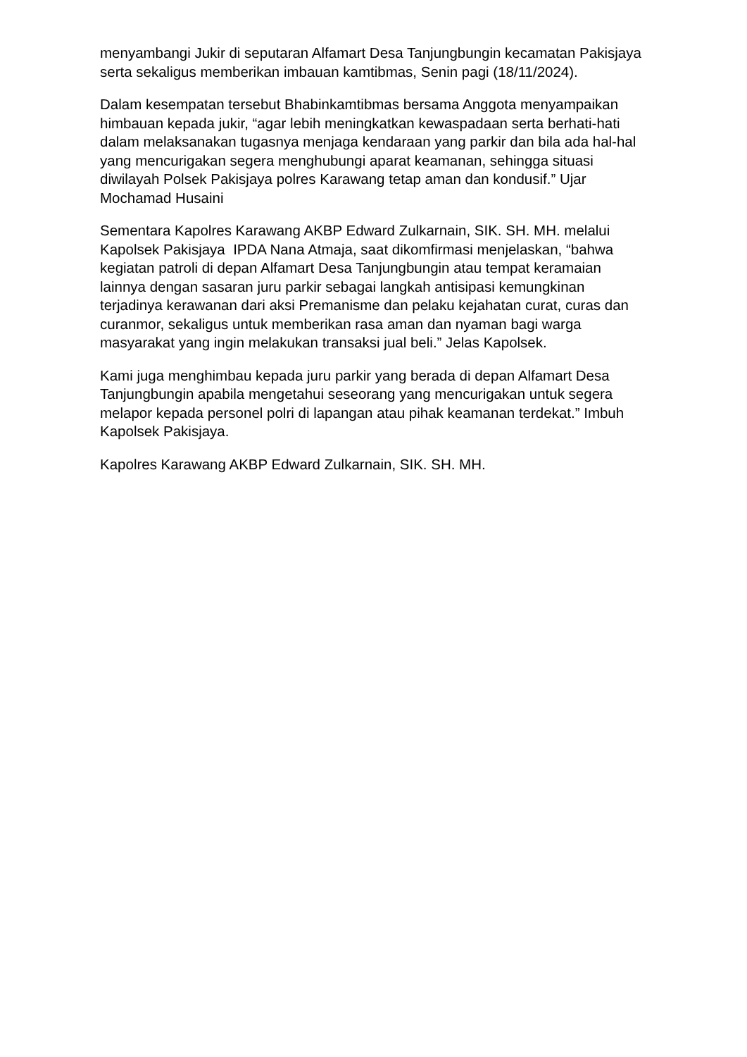menyambangi Jukir di seputaran Alfamart Desa Tanjungbungin kecamatan Pakisjaya serta sekaligus memberikan imbauan kamtibmas, Senin pagi (18/11/2024).
Dalam kesempatan tersebut Bhabinkamtibmas bersama Anggota menyampaikan himbauan kepada jukir, “agar lebih meningkatkan kewaspadaan serta berhati-hati dalam melaksanakan tugasnya menjaga kendaraan yang parkir dan bila ada hal-hal yang mencurigakan segera menghubungi aparat keamanan, sehingga situasi diwilayah Polsek Pakisjaya polres Karawang tetap aman dan kondusif.” Ujar Mochamad Husaini
Sementara Kapolres Karawang AKBP Edward Zulkarnain, SIK. SH. MH. melalui Kapolsek Pakisjaya IPDA Nana Atmaja, saat dikomfirmasi menjelaskan, “bahwa kegiatan patroli di depan Alfamart Desa Tanjungbungin atau tempat keramaian lainnya dengan sasaran juru parkir sebagai langkah antisipasi kemungkinan terjadinya kerawanan dari aksi Premanisme dan pelaku kejahatan curat, curas dan curanmor, sekaligus untuk memberikan rasa aman dan nyaman bagi warga masyarakat yang ingin melakukan transaksi jual beli.” Jelas Kapolsek.
Kami juga menghimbau kepada juru parkir yang berada di depan Alfamart Desa Tanjungbungin apabila mengetahui seseorang yang mencurigakan untuk segera melapor kepada personel polri di lapangan atau pihak keamanan terdekat.” Imbuh Kapolsek Pakisjaya.
Kapolres Karawang AKBP Edward Zulkarnain, SIK. SH. MH.